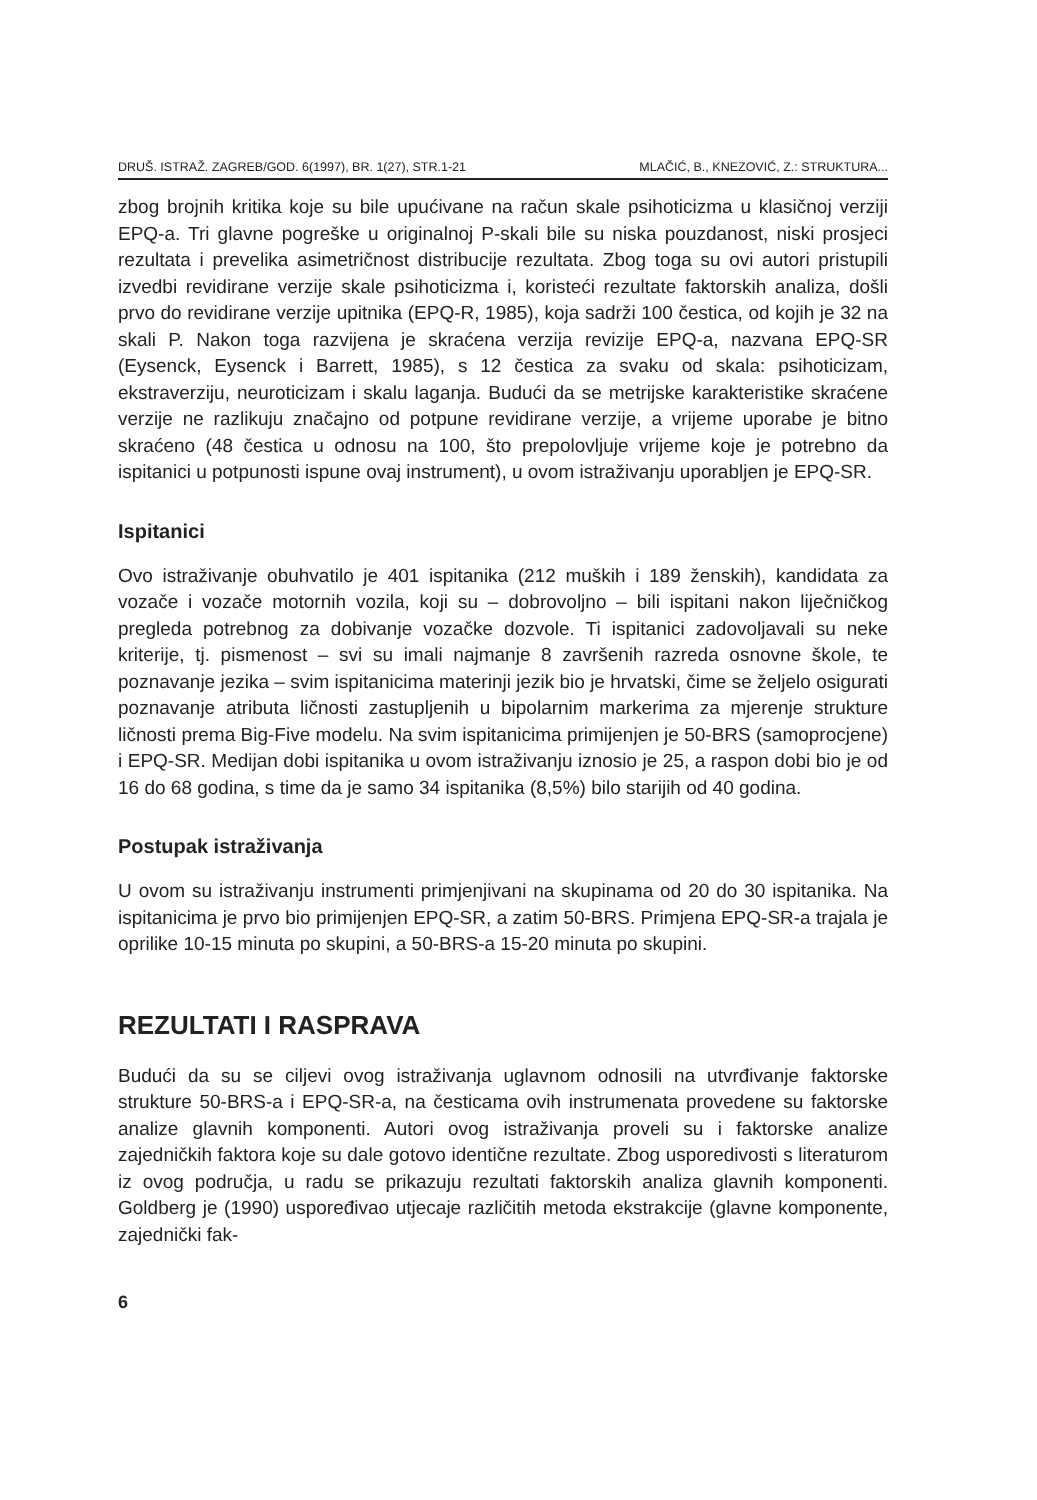DRUŠ. ISTRAŽ. ZAGREB/GOD. 6(1997), BR. 1(27), STR.1-21 MLAČIĆ, B., KNEZOVIĆ, Z.: STRUKTURA...
zbog brojnih kritika koje su bile upućivane na račun skale psihoticizma u klasičnoj verziji EPQ-a. Tri glavne pogreške u originalnoj P-skali bile su niska pouzdanost, niski prosjeci rezultata i prevelika asimetričnost distribucije rezultata. Zbog toga su ovi autori pristupili izvedbi revidirane verzije skale psihoticizma i, koristeći rezultate faktorskih analiza, došli prvo do revidirane verzije upitnika (EPQ-R, 1985), koja sadrži 100 čestica, od kojih je 32 na skali P. Nakon toga razvijena je skraćena verzija revizije EPQ-a, nazvana EPQ-SR (Eysenck, Eysenck i Barrett, 1985), s 12 čestica za svaku od skala: psihoticizam, ekstraverziju, neuroticizam i skalu laganja. Budući da se metrijske karakteristike skraćene verzije ne razlikuju značajno od potpune revidirane verzije, a vrijeme uporabe je bitno skraćeno (48 čestica u odnosu na 100, što prepolovljuje vrijeme koje je potrebno da ispitanici u potpunosti ispune ovaj instrument), u ovom istraživanju uporabljen je EPQ-SR.
Ispitanici
Ovo istraživanje obuhvatilo je 401 ispitanika (212 muških i 189 ženskih), kandidata za vozače i vozače motornih vozila, koji su – dobrovoljno – bili ispitani nakon liječničkog pregleda potrebnog za dobivanje vozačke dozvole. Ti ispitanici zadovoljavali su neke kriterije, tj. pismenost – svi su imali najmanje 8 završenih razreda osnovne škole, te poznavanje jezika – svim ispitanicima materinji jezik bio je hrvatski, čime se željelo osigurati poznavanje atributa ličnosti zastupljenih u bipolarnim markerima za mjerenje strukture ličnosti prema Big-Five modelu. Na svim ispitanicima primijenjen je 50-BRS (samoprocjene) i EPQ-SR. Medijan dobi ispitanika u ovom istraživanju iznosio je 25, a raspon dobi bio je od 16 do 68 godina, s time da je samo 34 ispitanika (8,5%) bilo starijih od 40 godina.
Postupak istraživanja
U ovom su istraživanju instrumenti primjenjivani na skupinama od 20 do 30 ispitanika. Na ispitanicima je prvo bio primijenjen EPQ-SR, a zatim 50-BRS. Primjena EPQ-SR-a trajala je oprilike 10-15 minuta po skupini, a 50-BRS-a 15-20 minuta po skupini.
REZULTATI I RASPRAVA
Budući da su se ciljevi ovog istraživanja uglavnom odnosili na utvrđivanje faktorske strukture 50-BRS-a i EPQ-SR-a, na česticama ovih instrumenata provedene su faktorske analize glavnih komponenti. Autori ovog istraživanja proveli su i faktorske analize zajedničkih faktora koje su dale gotovo identične rezultate. Zbog usporedivosti s literaturom iz ovog područja, u radu se prikazuju rezultati faktorskih analiza glavnih komponenti. Goldberg je (1990) uspoređivao utjecaje različitih metoda ekstrakcije (glavne komponente, zajednički fak-
6